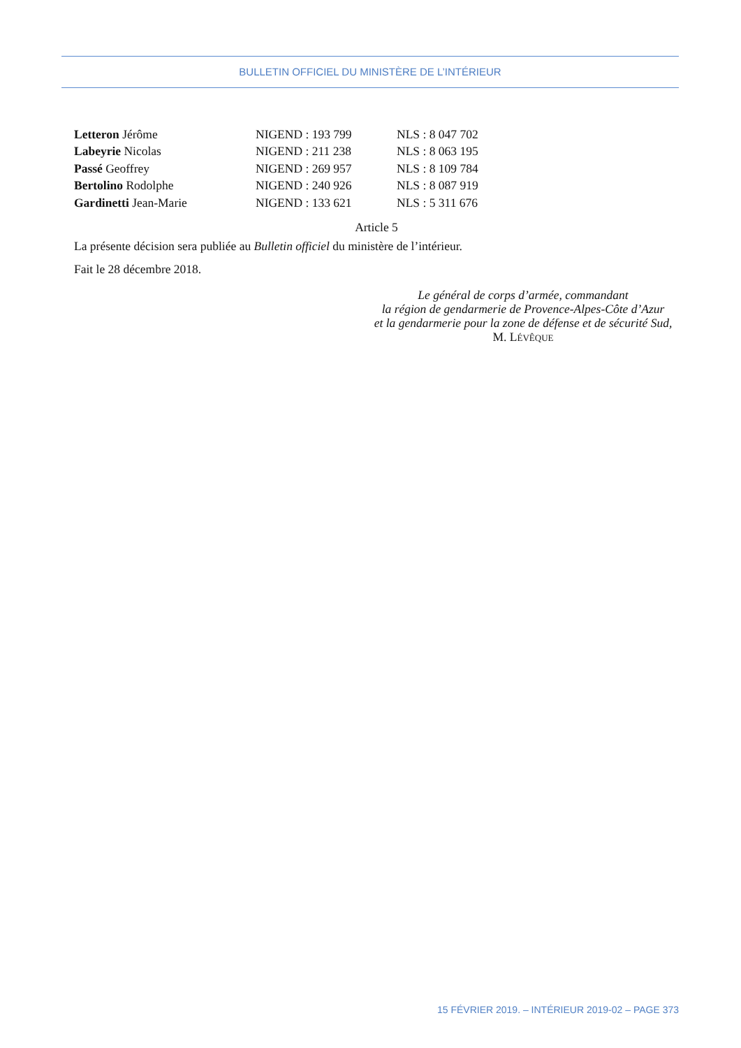BULLETIN OFFICIEL DU MINISTÈRE DE L’INTÉRIEUR
| Letteron Jérôme | NIGEND : 193 799 | NLS : 8 047 702 |
| Labeyrie Nicolas | NIGEND : 211 238 | NLS : 8 063 195 |
| Passé Geoffrey | NIGEND : 269 957 | NLS : 8 109 784 |
| Bertolino Rodolphe | NIGEND : 240 926 | NLS : 8 087 919 |
| Gardinetti Jean-Marie | NIGEND : 133 621 | NLS : 5 311 676 |
Article 5
La présente décision sera publiée au Bulletin officiel du ministère de l’intérieur.
Fait le 28 décembre 2018.
Le général de corps d’armée, commandant
la région de gendarmerie de Provence-Alpes-Côte d’Azur
et la gendarmerie pour la zone de défense et de sécurité Sud,
M. LÉVÊQUE
15 FÉVRIER 2019. – INTÉRIEUR 2019-02 – PAGE 373